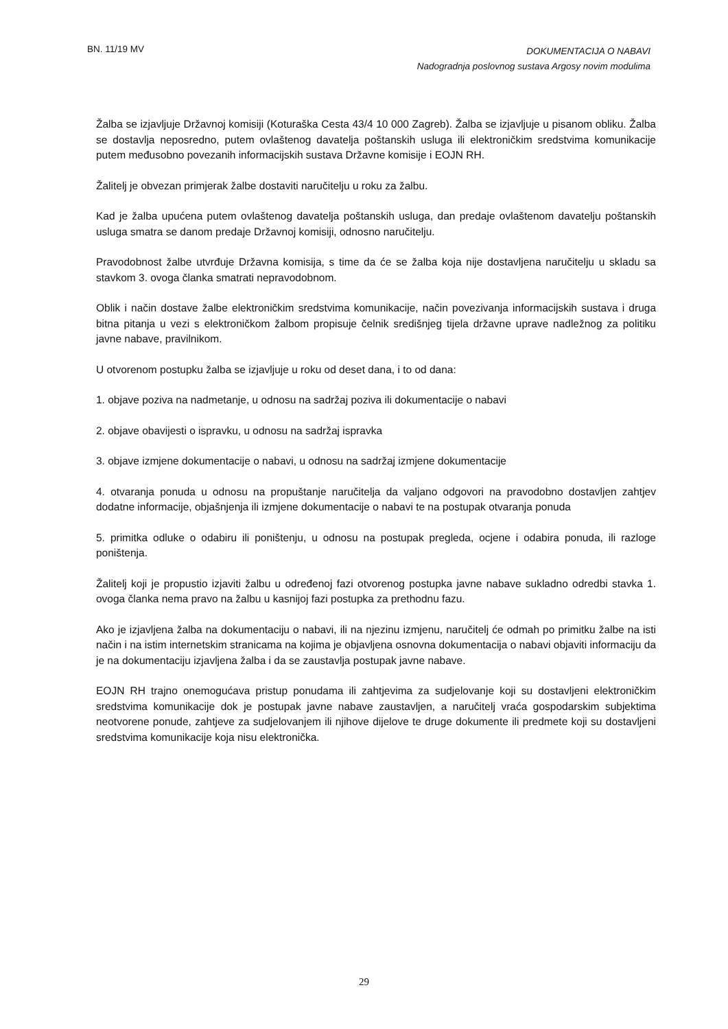BN. 11/19 MV
DOKUMENTACIJA O NABAVI
Nadogradnja poslovnog sustava Argosy novim modulima
Žalba se izjavljuje Državnoj komisiji (Koturaška Cesta 43/4 10 000 Zagreb). Žalba se izjavljuje u pisanom obliku. Žalba se dostavlja neposredno, putem ovlaštenog davatelja poštanskih usluga ili elektroničkim sredstvima komunikacije putem međusobno povezanih informacijskih sustava Državne komisije i EOJN RH.
Žalitelj je obvezan primjerak žalbe dostaviti naručitelju u roku za žalbu.
Kad je žalba upućena putem ovlaštenog davatelja poštanskih usluga, dan predaje ovlaštenom davatelju poštanskih usluga smatra se danom predaje Državnoj komisiji, odnosno naručitelju.
Pravodobnost žalbe utvrđuje Državna komisija, s time da će se žalba koja nije dostavljena naručitelju u skladu sa stavkom 3. ovoga članka smatrati nepravodobnom.
Oblik i način dostave žalbe elektroničkim sredstvima komunikacije, način povezivanja informacijskih sustava i druga bitna pitanja u vezi s elektroničkom žalbom propisuje čelnik središnjeg tijela državne uprave nadležnog za politiku javne nabave, pravilnikom.
U otvorenom postupku žalba se izjavljuje u roku od deset dana, i to od dana:
1. objave poziva na nadmetanje, u odnosu na sadržaj poziva ili dokumentacije o nabavi
2. objave obavijesti o ispravku, u odnosu na sadržaj ispravka
3. objave izmjene dokumentacije o nabavi, u odnosu na sadržaj izmjene dokumentacije
4. otvaranja ponuda u odnosu na propuštanje naručitelja da valjano odgovori na pravodobno dostavljen zahtjev dodatne informacije, objašnjenja ili izmjene dokumentacije o nabavi te na postupak otvaranja ponuda
5. primitka odluke o odabiru ili poništenju, u odnosu na postupak pregleda, ocjene i odabira ponuda, ili razloge poništenja.
Žalitelj koji je propustio izjaviti žalbu u određenoj fazi otvorenog postupka javne nabave sukladno odredbi stavka 1. ovoga članka nema pravo na žalbu u kasnijoj fazi postupka za prethodnu fazu.
Ako je izjavljena žalba na dokumentaciju o nabavi, ili na njezinu izmjenu, naručitelj će odmah po primitku žalbe na isti način i na istim internetskim stranicama na kojima je objavljena osnovna dokumentacija o nabavi objaviti informaciju da je na dokumentaciju izjavljena žalba i da se zaustavlja postupak javne nabave.
EOJN RH trajno onemogućava pristup ponudama ili zahtjevima za sudjelovanje koji su dostavljeni elektroničkim sredstvima komunikacije dok je postupak javne nabave zaustavljen, a naručitelj vraća gospodarskim subjektima neotvorene ponude, zahtjeve za sudjelovanjem ili njihove dijelove te druge dokumente ili predmete koji su dostavljeni sredstvima komunikacije koja nisu elektronička.
29